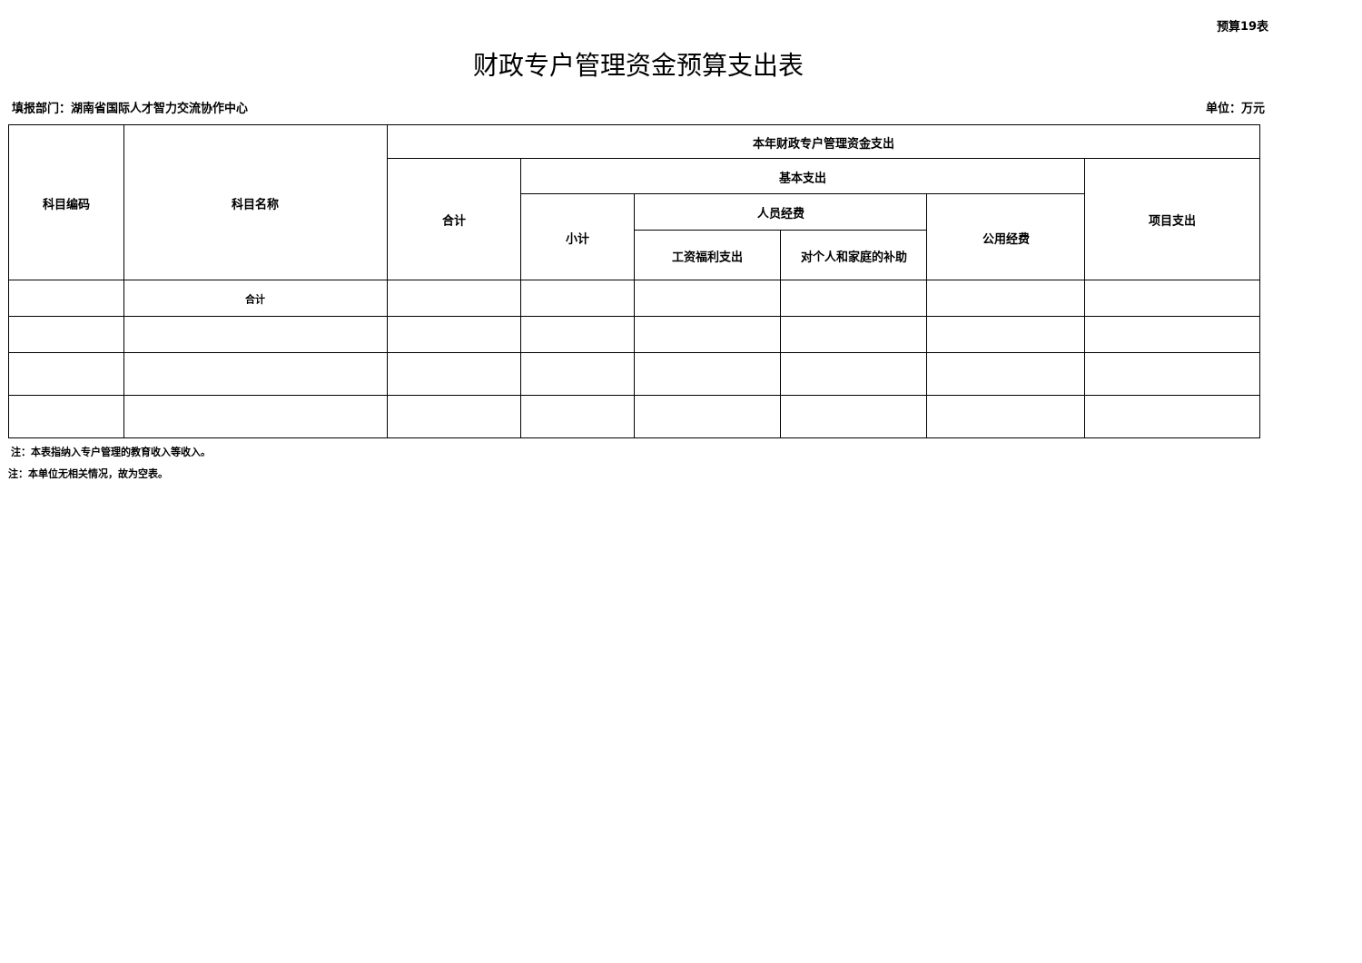预算19表
财政专户管理资金预算支出表
填报部门：湖南省国际人才智力交流协作中心 单位：万元
| 科目编码 | 科目名称 | 本年财政专户管理资金支出 | | | | | |
| --- | --- | --- | --- | --- | --- | --- | --- |
| | | 合计 | 基本支出 | | | | 项目支出 |
| | | | 小计 | 人员经费 | | 公用经费 | |
| | | | | 工资福利支出 | 对个人和家庭的补助 | | |
| | 合计 | | | | | | |
注：本表指纳入专户管理的教育收入等收入。
注：本单位无相关情况，故为空表。